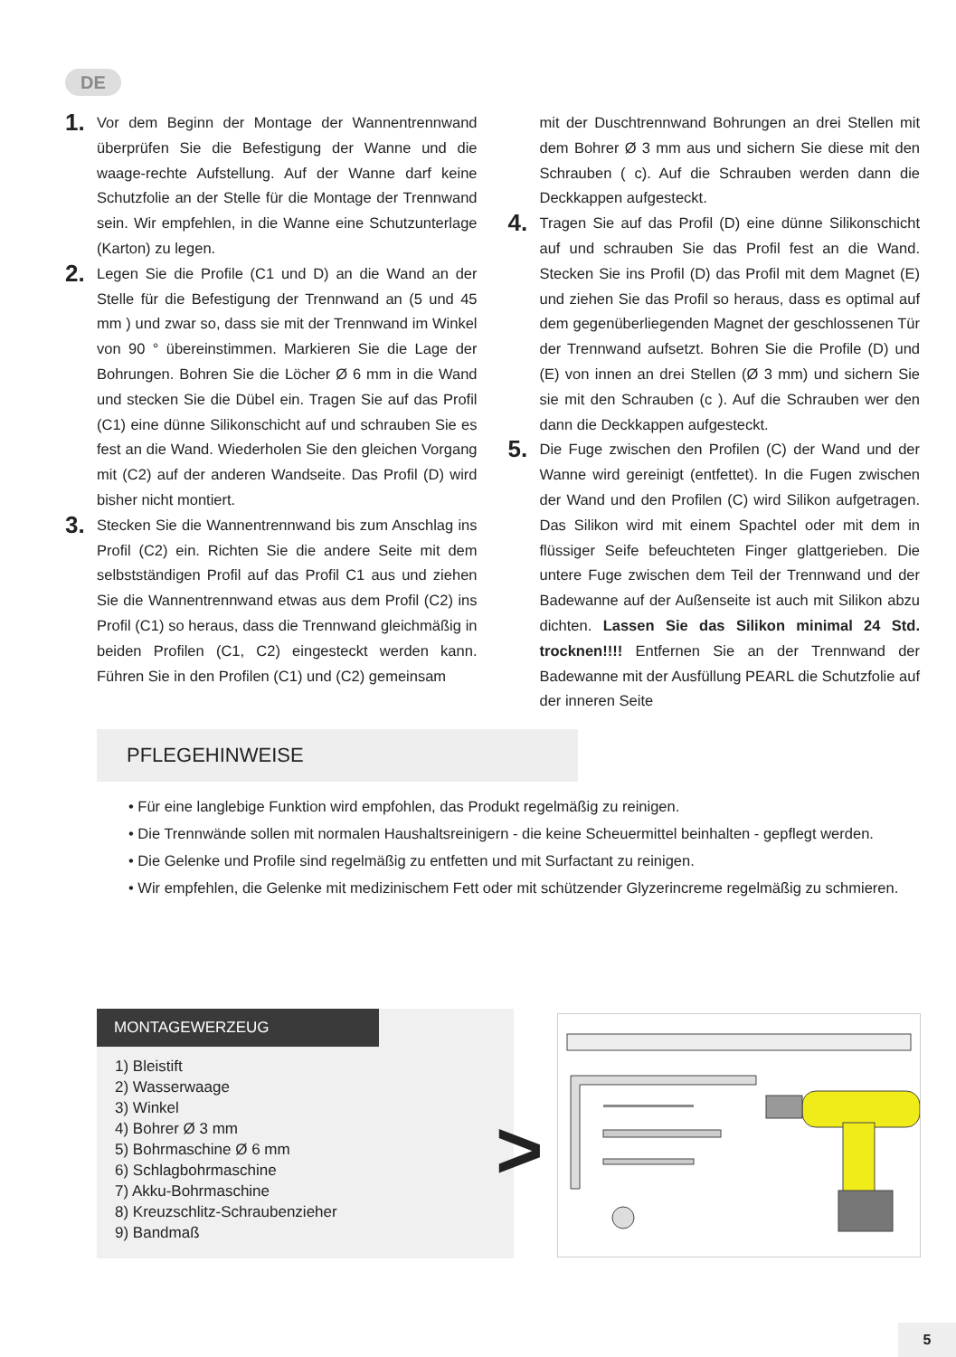DE
1.
Vor dem Beginn der Montage der Wannentrennwand überprüfen Sie die Befestigung der Wanne und die waage-rechte Aufstellung. Auf der Wanne darf keine Schutzfolie an der Stelle für die Montage der Trennwand sein. Wir empfehlen, in die Wanne eine Schutzunterlage (Karton) zu legen.
2.
Legen Sie die Profile (C1 und D) an die Wand an der Stelle für die Befestigung der Trennwand an (5 und 45 mm ) und zwar so, dass sie mit der Trennwand im Winkel von 90 ° übereinstimmen. Markieren Sie die Lage der Bohrungen. Bohren Sie die Löcher Ø 6 mm in die Wand und stecken Sie die Dübel ein. Tragen Sie auf das Profil (C1) eine dünne Silikonschicht auf und schrauben Sie es fest an die Wand. Wiederholen Sie den gleichen Vorgang mit (C2) auf der anderen Wandseite. Das Profil (D) wird bisher nicht montiert.
3.
Stecken Sie die Wannentrennwand bis zum Anschlag ins Profil (C2) ein. Richten Sie die andere Seite mit dem selbstständigen Profil auf das Profil C1 aus und ziehen Sie die Wannentrennwand etwas aus dem Profil (C2) ins Profil (C1) so heraus, dass die Trennwand gleichmäßig in beiden Profilen (C1, C2) eingesteckt werden kann. Führen Sie in den Profilen (C1) und (C2) gemeinsam
mit der Duschtrennwand Bohrungen an drei Stellen mit dem Bohrer Ø 3 mm aus und sichern Sie diese mit den Schrauben ( c). Auf die Schrauben werden dann die Deckkappen aufgesteckt.
4.
Tragen Sie auf das Profil (D) eine dünne Silikonschicht auf und schrauben Sie das Profil fest an die Wand. Stecken Sie ins Profil (D) das Profil mit dem Magnet (E) und ziehen Sie das Profil so heraus, dass es optimal auf dem gegenüberliegenden Magnet der geschlossenen Tür der Trennwand aufsetzt. Bohren Sie die Profile (D) und (E) von innen an drei Stellen (Ø 3 mm) und sichern Sie sie mit den Schrauben (c ). Auf die Schrauben wer den dann die Deckkappen aufgesteckt.
5.
Die Fuge zwischen den Profilen (C) der Wand und der Wanne wird gereinigt (entfettet). In die Fugen zwischen der Wand und den Profilen (C) wird Silikon aufgetragen. Das Silikon wird mit einem Spachtel oder mit dem in flüssiger Seife befeuchteten Finger glattgerieben. Die untere Fuge zwischen dem Teil der Trennwand und der Badewanne auf der Außenseite ist auch mit Silikon abzu dichten. Lassen Sie das Silikon minimal 24 Std. trocknen!!!! Entfernen Sie an der Trennwand der Badewanne mit der Ausfüllung PEARL die Schutzfolie auf der inneren Seite
PFLEGEHINWEISE
• Für eine langlebige Funktion wird empfohlen, das Produkt regelmäßig zu reinigen.
• Die Trennwände sollen mit normalen Haushaltsreinigern - die keine Scheuermittel beinhalten - gepflegt werden.
• Die Gelenke und Profile sind regelmäßig zu entfetten und mit Surfactant zu reinigen.
• Wir empfehlen, die Gelenke mit medizinischem Fett oder mit schützender Glyzerincreme regelmäßig zu schmieren.
MONTAGEWERZEUG
1) Bleistift
2) Wasserwaage
3) Winkel
4) Bohrer Ø 3 mm
5) Bohrmaschine Ø 6 mm
6) Schlagbohrmaschine
7) Akku-Bohrmaschine
8) Kreuzschlitz-Schraubenzieher
9) Bandmaß
>
5